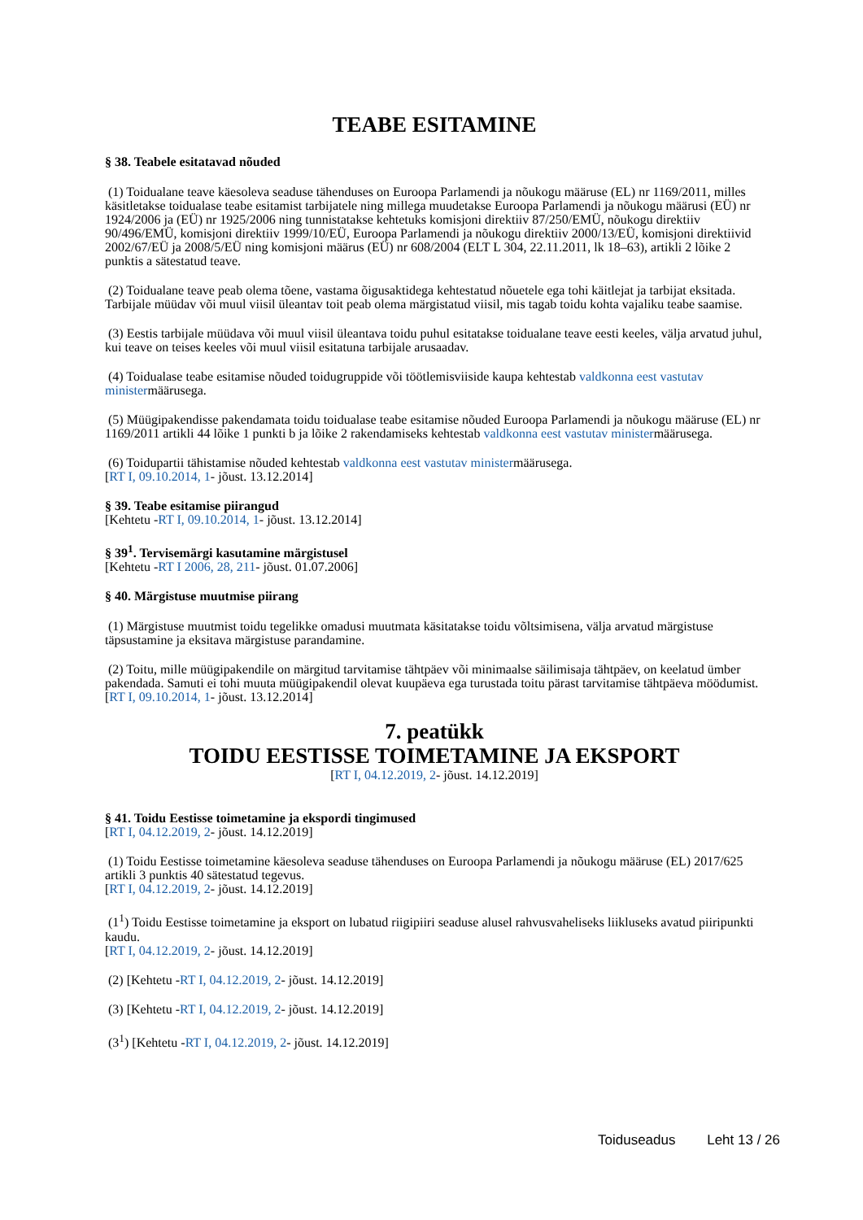TEABE ESITAMINE
§ 38. Teabele esitatavad nõuded
(1) Toidualane teave käesoleva seaduse tähenduses on Euroopa Parlamendi ja nõukogu määruse (EL) nr 1169/2011, milles käsitletakse toidualase teabe esitamist tarbijatele ning millega muudetakse Euroopa Parlamendi ja nõukogu määrusi (EÜ) nr 1924/2006 ja (EÜ) nr 1925/2006 ning tunnistatakse kehtetuks komisjoni direktiiv 87/250/EMÜ, nõukogu direktiiv 90/496/EMÜ, komisjoni direktiiv 1999/10/EÜ, Euroopa Parlamendi ja nõukogu direktiiv 2000/13/EÜ, komisjoni direktiivid 2002/67/EÜ ja 2008/5/EÜ ning komisjoni määrus (EÜ) nr 608/2004 (ELT L 304, 22.11.2011, lk 18–63), artikli 2 lõike 2 punktis a sätestatud teave.
(2) Toidualane teave peab olema tõene, vastama õigusaktidega kehtestatud nõuetele ega tohi käitlejat ja tarbijat eksitada. Tarbijale müüdav või muul viisil üleantav toit peab olema märgistatud viisil, mis tagab toidu kohta vajaliku teabe saamise.
(3) Eestis tarbijale müüdava või muul viisil üleantava toidu puhul esitatakse toidualane teave eesti keeles, välja arvatud juhul, kui teave on teises keeles või muul viisil esitatuna tarbijale arusaadav.
(4) Toidualase teabe esitamise nõuded toidugruppide või töötlemisviiside kaupa kehtestab valdkonna eest vastutav ministermäärusega.
(5) Müügipakendisse pakendamata toidu toidualase teabe esitamise nõuded Euroopa Parlamendi ja nõukogu määruse (EL) nr 1169/2011 artikli 44 lõike 1 punkti b ja lõike 2 rakendamiseks kehtestab valdkonna eest vastutav ministermäärusega.
(6) Toidupartii tähistamise nõuded kehtestab valdkonna eest vastutav ministermäärusega.
[RT I, 09.10.2014, 1- jõust. 13.12.2014]
§ 39. Teabe esitamise piirangud
[Kehtetu -RT I, 09.10.2014, 1- jõust. 13.12.2014]
§ 39<sup>1</sup>. Tervisemärgi kasutamine märgistusel
[Kehtetu -RT I 2006, 28, 211- jõust. 01.07.2006]
§ 40. Märgistuse muutmise piirang
(1) Märgistuse muutmist toidu tegelikke omadusi muutmata käsitatakse toidu võltsimisena, välja arvatud märgistuse täpsustamine ja eksitava märgistuse parandamine.
(2) Toitu, mille müügipakendile on märgitud tarvitamise tähtpäev või minimaalse säilimisaja tähtpäev, on keelatud ümber pakendada. Samuti ei tohi muuta müügipakendil olevat kuupäeva ega turustada toitu pärast tarvitamise tähtpäeva möödumist.
[RT I, 09.10.2014, 1- jõust. 13.12.2014]
7. peatükk
TOIDU EESTISSE TOIMETAMINE JA EKSPORT
[RT I, 04.12.2019, 2- jõust. 14.12.2019]
§ 41. Toidu Eestisse toimetamine ja ekspordi tingimused
[RT I, 04.12.2019, 2- jõust. 14.12.2019]
(1) Toidu Eestisse toimetamine käesoleva seaduse tähenduses on Euroopa Parlamendi ja nõukogu määruse (EL) 2017/625 artikli 3 punktis 40 sätestatud tegevus.
[RT I, 04.12.2019, 2- jõust. 14.12.2019]
(1<sup>1</sup>) Toidu Eestisse toimetamine ja eksport on lubatud riigipiiri seaduse alusel rahvusvaheliseks liikluseks avatud piiripunkti kaudu.
[RT I, 04.12.2019, 2- jõust. 14.12.2019]
(2) [Kehtetu -RT I, 04.12.2019, 2- jõust. 14.12.2019]
(3) [Kehtetu -RT I, 04.12.2019, 2- jõust. 14.12.2019]
(3<sup>1</sup>) [Kehtetu -RT I, 04.12.2019, 2- jõust. 14.12.2019]
Toiduseadus Leht 13 / 26